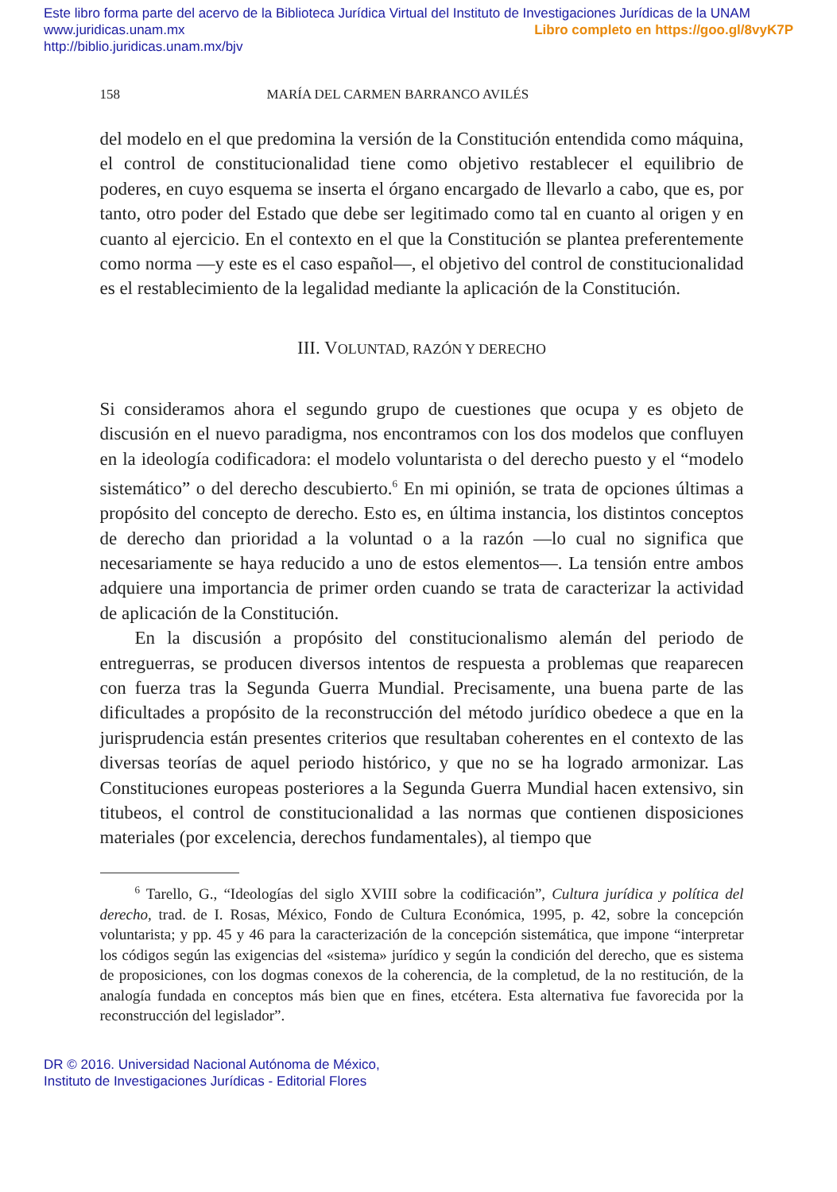Este libro forma parte del acervo de la Biblioteca Jurídica Virtual del Instituto de Investigaciones Jurídicas de la UNAM
www.juridicas.unam.mx Libro completo en https://goo.gl/8vyK7P
http://biblio.juridicas.unam.mx/bjv
158 MARÍA DEL CARMEN BARRANCO AVILÉS
del modelo en el que predomina la versión de la Constitución entendida como máquina, el control de constitucionalidad tiene como objetivo restablecer el equilibrio de poderes, en cuyo esquema se inserta el órgano encargado de llevarlo a cabo, que es, por tanto, otro poder del Estado que debe ser legitimado como tal en cuanto al origen y en cuanto al ejercicio. En el contexto en el que la Constitución se plantea preferentemente como norma —y este es el caso español—, el objetivo del control de constitucionalidad es el restablecimiento de la legalidad mediante la aplicación de la Constitución.
III. VOLUNTAD, RAZÓN Y DERECHO
Si consideramos ahora el segundo grupo de cuestiones que ocupa y es objeto de discusión en el nuevo paradigma, nos encontramos con los dos modelos que confluyen en la ideología codificadora: el modelo voluntarista o del derecho puesto y el “modelo sistemático” o del derecho descubierto.<sup>6</sup> En mi opinión, se trata de opciones últimas a propósito del concepto de derecho. Esto es, en última instancia, los distintos conceptos de derecho dan prioridad a la voluntad o a la razón —lo cual no significa que necesariamente se haya reducido a uno de estos elementos—. La tensión entre ambos adquiere una importancia de primer orden cuando se trata de caracterizar la actividad de aplicación de la Constitución.
En la discusión a propósito del constitucionalismo alemán del periodo de entreguerras, se producen diversos intentos de respuesta a problemas que reaparecen con fuerza tras la Segunda Guerra Mundial. Precisamente, una buena parte de las dificultades a propósito de la reconstrucción del método jurídico obedece a que en la jurisprudencia están presentes criterios que resultaban coherentes en el contexto de las diversas teorías de aquel periodo histórico, y que no se ha logrado armonizar. Las Constituciones europeas posteriores a la Segunda Guerra Mundial hacen extensivo, sin titubeos, el control de constitucionalidad a las normas que contienen disposiciones materiales (por excelencia, derechos fundamentales), al tiempo que
<sup>6</sup> Tarello, G., “Ideologías del siglo XVIII sobre la codificación”, Cultura jurídica y política del derecho, trad. de I. Rosas, México, Fondo de Cultura Económica, 1995, p. 42, sobre la concepción voluntarista; y pp. 45 y 46 para la caracterización de la concepción sistemática, que impone “interpretar los códigos según las exigencias del «sistema» jurídico y según la condición del derecho, que es sistema de proposiciones, con los dogmas conexos de la coherencia, de la completud, de la no restitución, de la analogía fundada en conceptos más bien que en fines, etcétera. Esta alternativa fue favorecida por la reconstrucción del legislador”.
DR © 2016. Universidad Nacional Autónoma de México,
Instituto de Investigaciones Jurídicas - Editorial Flores